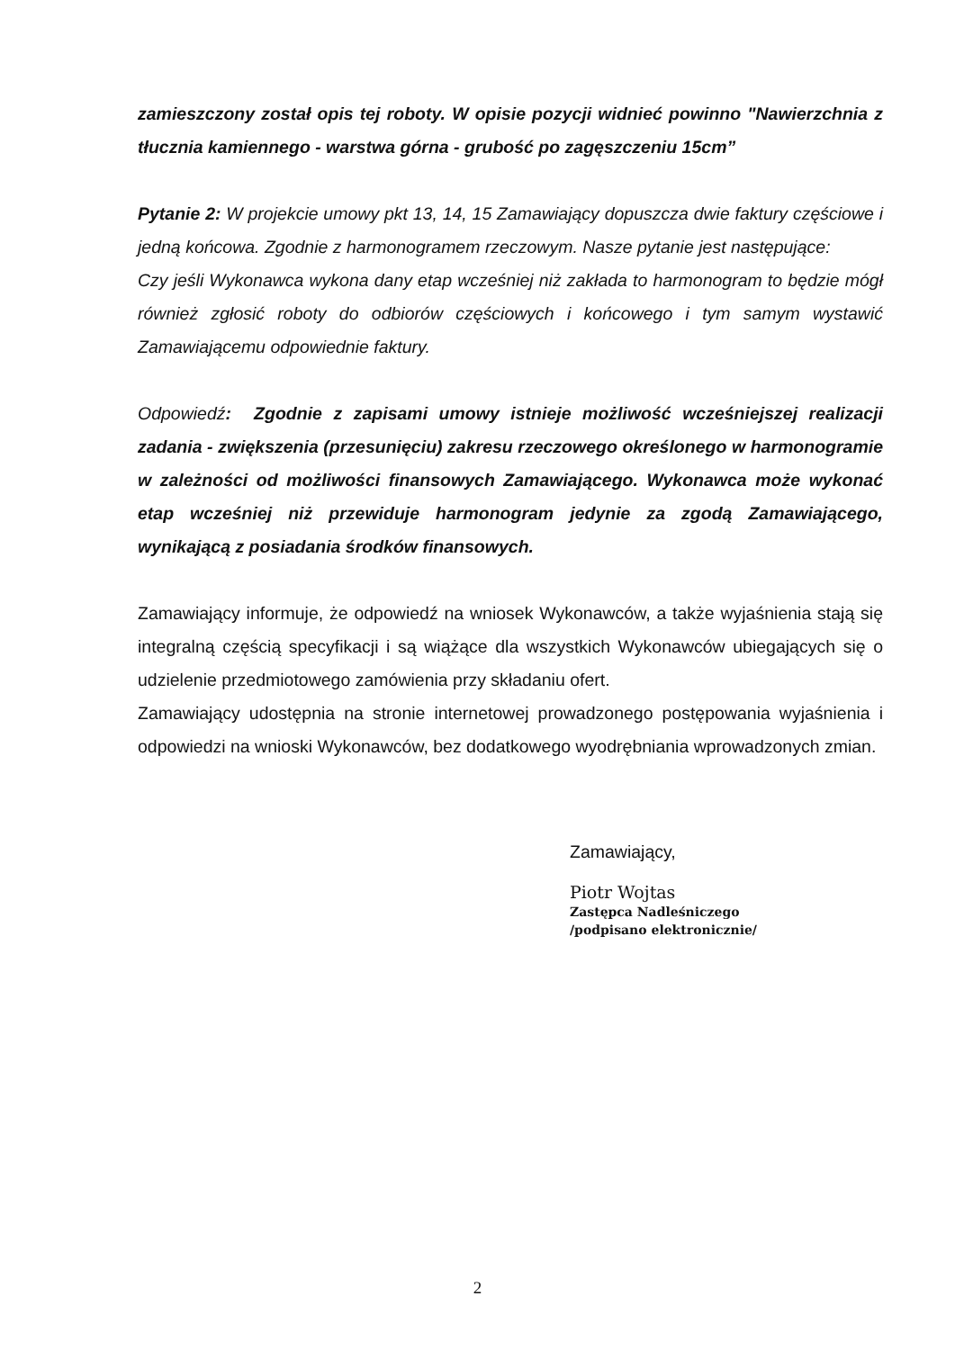zamieszczony został opis tej roboty. W opisie pozycji widnieć powinno "Nawierzchnia z tłucznia kamiennego - warstwa górna - grubość po zagęszczeniu 15cm”
Pytanie 2: W projekcie umowy pkt 13, 14, 15 Zamawiający dopuszcza dwie faktury częściowe i jedną końcowa. Zgodnie z harmonogramem rzeczowym. Nasze pytanie jest następujące:
Czy jeśli Wykonawca wykona dany etap wcześniej niż zakłada to harmonogram to będzie mógł również zgłosić roboty do odbiorów częściowych i końcowego i tym samym wystawić Zamawiającemu odpowiednie faktury.
Odpowiedź: Zgodnie z zapisami umowy istnieje możliwość wcześniejszej realizacji zadania - zwiększenia (przesunięciu) zakresu rzeczowego określonego w harmonogramie w zależności od możliwości finansowych Zamawiającego. Wykonawca może wykonać etap wcześniej niż przewiduje harmonogram jedynie za zgodą Zamawiającego, wynikającą z posiadania środków finansowych.
Zamawiający informuje, że odpowiedź na wniosek Wykonawców, a także wyjaśnienia stają się integralną częścią specyfikacji i są wiążące dla wszystkich Wykonawców ubiegających się o udzielenie przedmiotowego zamówienia przy składaniu ofert.
Zamawiający udostępnia na stronie internetowej prowadzonego postępowania wyjaśnienia i odpowiedzi na wnioski Wykonawców, bez dodatkowego wyodrębniania wprowadzonych zmian.
Zamawiający,
Piotr Wojtas
Zastępca Nadleśniczego
/podpisano elektronicznie/
2